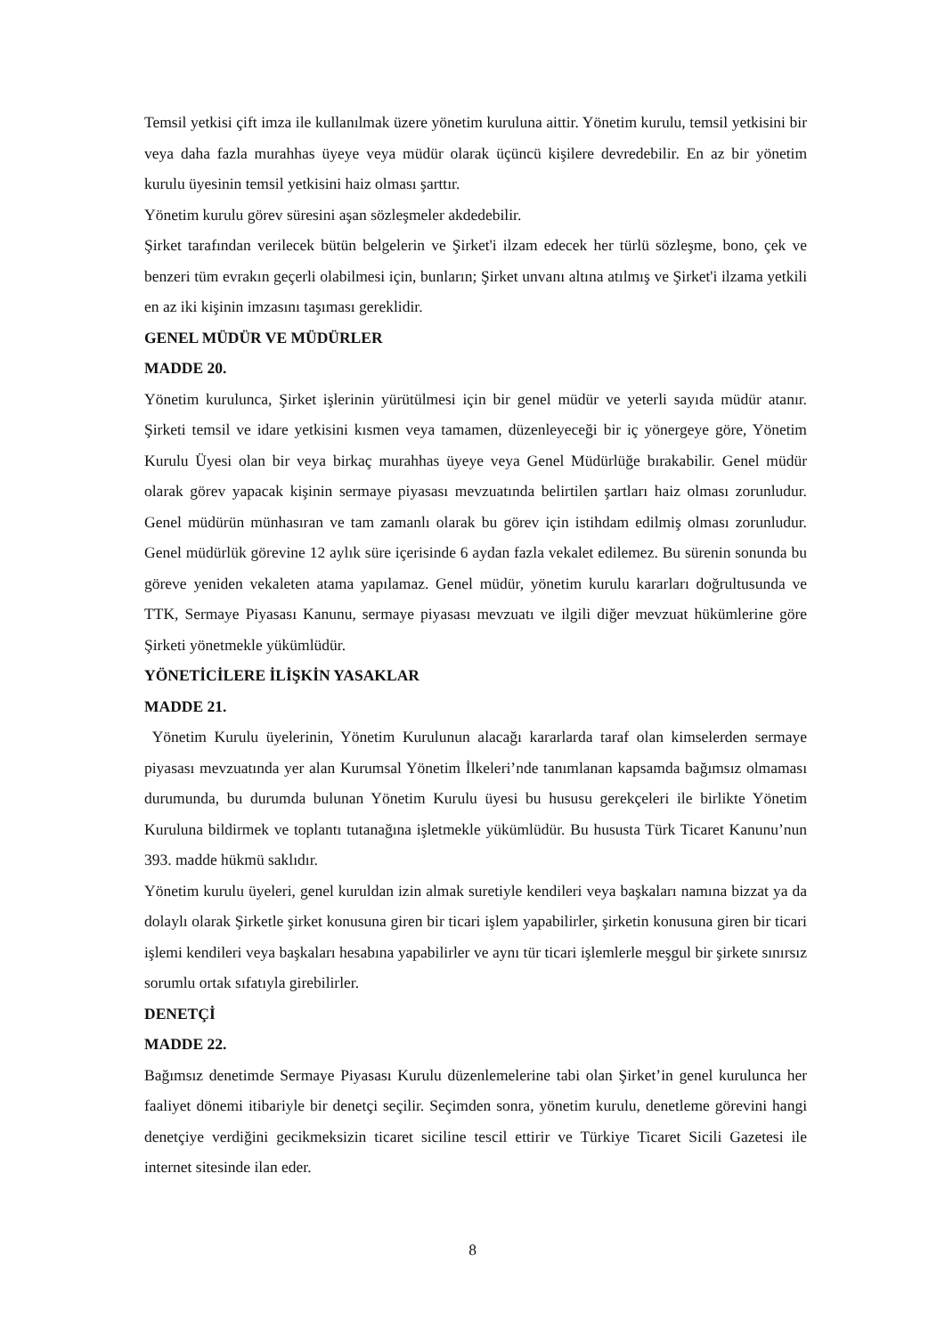Temsil yetkisi çift imza ile kullanılmak üzere yönetim kuruluna aittir. Yönetim kurulu, temsil yetkisini bir veya daha fazla murahhas üyeye veya müdür olarak üçüncü kişilere devredebilir. En az bir yönetim kurulu üyesinin temsil yetkisini haiz olması şarttır.
Yönetim kurulu görev süresini aşan sözleşmeler akdedebilir.
Şirket tarafından verilecek bütün belgelerin ve Şirket'i ilzam edecek her türlü sözleşme, bono, çek ve benzeri tüm evrakın geçerli olabilmesi için, bunların; Şirket unvanı altına atılmış ve Şirket'i ilzama yetkili en az iki kişinin imzasını taşıması gereklidir.
GENEL MÜDÜR VE MÜDÜRLER
MADDE 20.
Yönetim kurulunca, Şirket işlerinin yürütülmesi için bir genel müdür ve yeterli sayıda müdür atanır. Şirketi temsil ve idare yetkisini kısmen veya tamamen, düzenleyeceği bir iç yönergeye göre, Yönetim Kurulu Üyesi olan bir veya birkaç murahhas üyeye veya Genel Müdürlüğe bırakabilir. Genel müdür olarak görev yapacak kişinin sermaye piyasası mevzuatında belirtilen şartları haiz olması zorunludur. Genel müdürün münhasıran ve tam zamanlı olarak bu görev için istihdam edilmiş olması zorunludur. Genel müdürlük görevine 12 aylık süre içerisinde 6 aydan fazla vekalet edilemez. Bu sürenin sonunda bu göreve yeniden vekaleten atama yapılamaz. Genel müdür, yönetim kurulu kararları doğrultusunda ve TTK, Sermaye Piyasası Kanunu, sermaye piyasası mevzuatı ve ilgili diğer mevzuat hükümlerine göre Şirketi yönetmekle yükümlüdür.
YÖNETİCİLERE İLİŞKİN YASAKLAR
MADDE 21.
Yönetim Kurulu üyelerinin, Yönetim Kurulunun alacağı kararlarda taraf olan kimselerden sermaye piyasası mevzuatında yer alan Kurumsal Yönetim İlkeleri’nde tanımlanan kapsamda bağımsız olmaması durumunda, bu durumda bulunan Yönetim Kurulu üyesi bu hususu gerekçeleri ile birlikte Yönetim Kuruluna bildirmek ve toplantı tutanağına işletmekle yükümlüdür. Bu hususta Türk Ticaret Kanunu’nun 393. madde hükmü saklıdır.
Yönetim kurulu üyeleri, genel kuruldan izin almak suretiyle kendileri veya başkaları namına bizzat ya da dolaylı olarak Şirketle şirket konusuna giren bir ticari işlem yapabilirler, şirketin konusuna giren bir ticari işlemi kendileri veya başkaları hesabına yapabilirler ve aynı tür ticari işlemlerle meşgul bir şirkete sınırsız sorumlu ortak sıfatıyla girebilirler.
DENETÇİ
MADDE 22.
Bağımsız denetimde Sermaye Piyasası Kurulu düzenlemelerine tabi olan Şirket’in genel kurulunca her faaliyet dönemi itibariyle bir denetçi seçilir. Seçimden sonra, yönetim kurulu, denetleme görevini hangi denetçiye verdiğini gecikmeksizin ticaret siciline tescil ettirir ve Türkiye Ticaret Sicili Gazetesi ile internet sitesinde ilan eder.
8